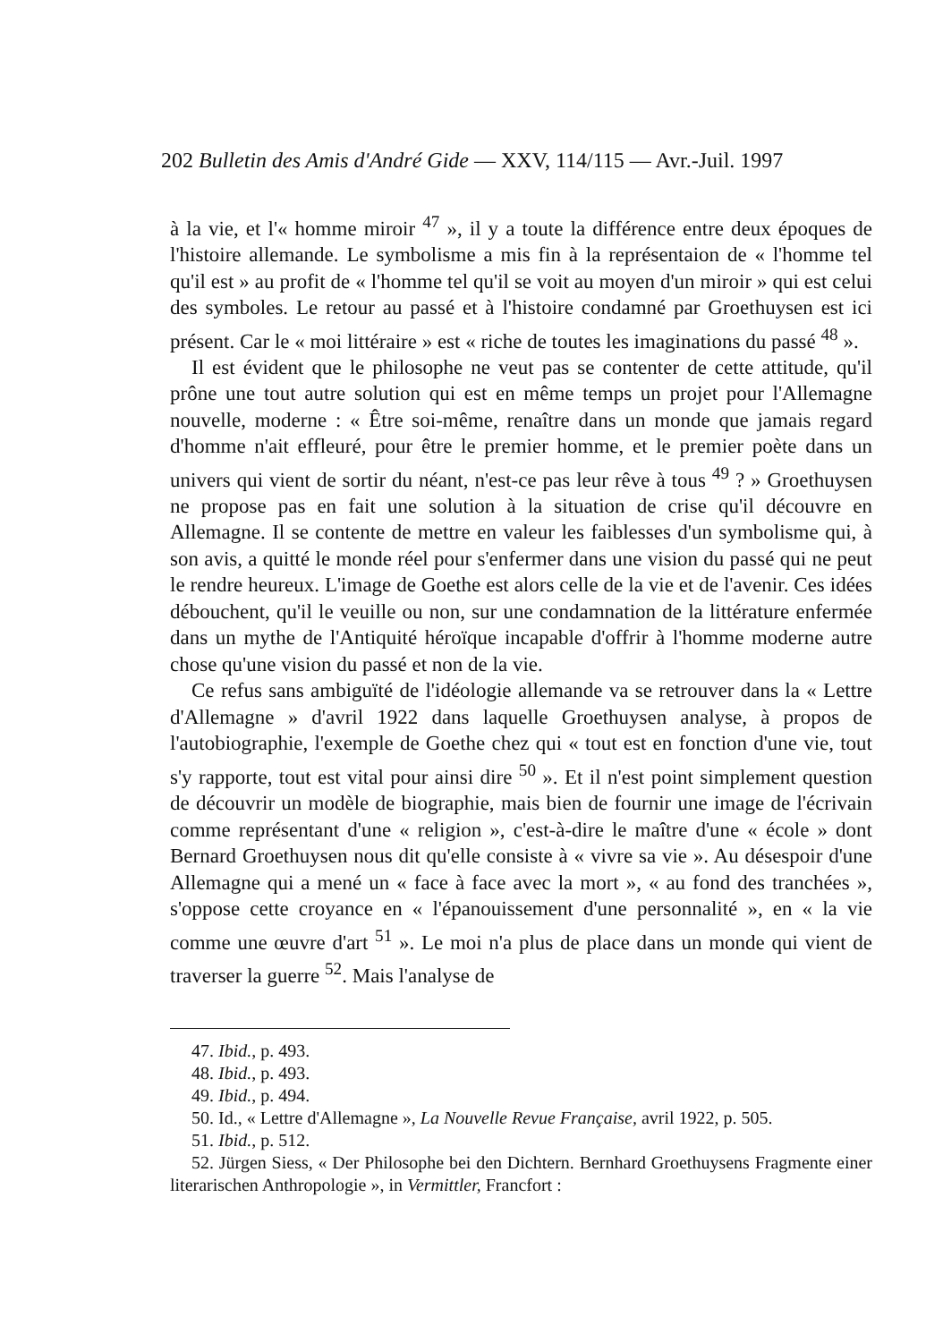202 Bulletin des Amis d'André Gide — XXV, 114/115 — Avr.-Juil. 1997
à la vie, et l'« homme miroir <sup>47</sup> », il y a toute la différence entre deux époques de l'histoire allemande. Le symbolisme a mis fin à la représentaion de « l'homme tel qu'il est » au profit de « l'homme tel qu'il se voit au moyen d'un miroir » qui est celui des symboles. Le retour au passé et à l'histoire condamné par Groethuysen est ici présent. Car le « moi littéraire » est « riche de toutes les imaginations du passé <sup>48</sup> ».
Il est évident que le philosophe ne veut pas se contenter de cette attitude, qu'il prône une tout autre solution qui est en même temps un projet pour l'Allemagne nouvelle, moderne : « Être soi-même, renaître dans un monde que jamais regard d'homme n'ait effleuré, pour être le premier homme, et le premier poète dans un univers qui vient de sortir du néant, n'est-ce pas leur rêve à tous <sup>49</sup> ? » Groethuysen ne propose pas en fait une solution à la situation de crise qu'il découvre en Allemagne. Il se contente de mettre en valeur les faiblesses d'un symbolisme qui, à son avis, a quitté le monde réel pour s'enfermer dans une vision du passé qui ne peut le rendre heureux. L'image de Goethe est alors celle de la vie et de l'avenir. Ces idées débouchent, qu'il le veuille ou non, sur une condamnation de la littérature enfermée dans un mythe de l'Antiquité héroïque incapable d'offrir à l'homme moderne autre chose qu'une vision du passé et non de la vie.
Ce refus sans ambiguïté de l'idéologie allemande va se retrouver dans la « Lettre d'Allemagne » d'avril 1922 dans laquelle Groethuysen analyse, à propos de l'autobiographie, l'exemple de Goethe chez qui « tout est en fonction d'une vie, tout s'y rapporte, tout est vital pour ainsi dire <sup>50</sup> ». Et il n'est point simplement question de découvrir un modèle de biographie, mais bien de fournir une image de l'écrivain comme représentant d'une « religion », c'est-à-dire le maître d'une « école » dont Bernard Groethuysen nous dit qu'elle consiste à « vivre sa vie ». Au désespoir d'une Allemagne qui a mené un « face à face avec la mort », « au fond des tranchées », s'oppose cette croyance en « l'épanouissement d'une personnalité », en « la vie comme une œuvre d'art <sup>51</sup> ». Le moi n'a plus de place dans un monde qui vient de traverser la guerre <sup>52</sup>. Mais l'analyse de
47. Ibid., p. 493.
48. Ibid., p. 493.
49. Ibid., p. 494.
50. Id., « Lettre d'Allemagne », La Nouvelle Revue Française, avril 1922, p. 505.
51. Ibid., p. 512.
52. Jürgen Siess, « Der Philosophe bei den Dichtern. Bernhard Groethuysens Fragmente einer literarischen Anthropologie », in Vermittler, Francfort :